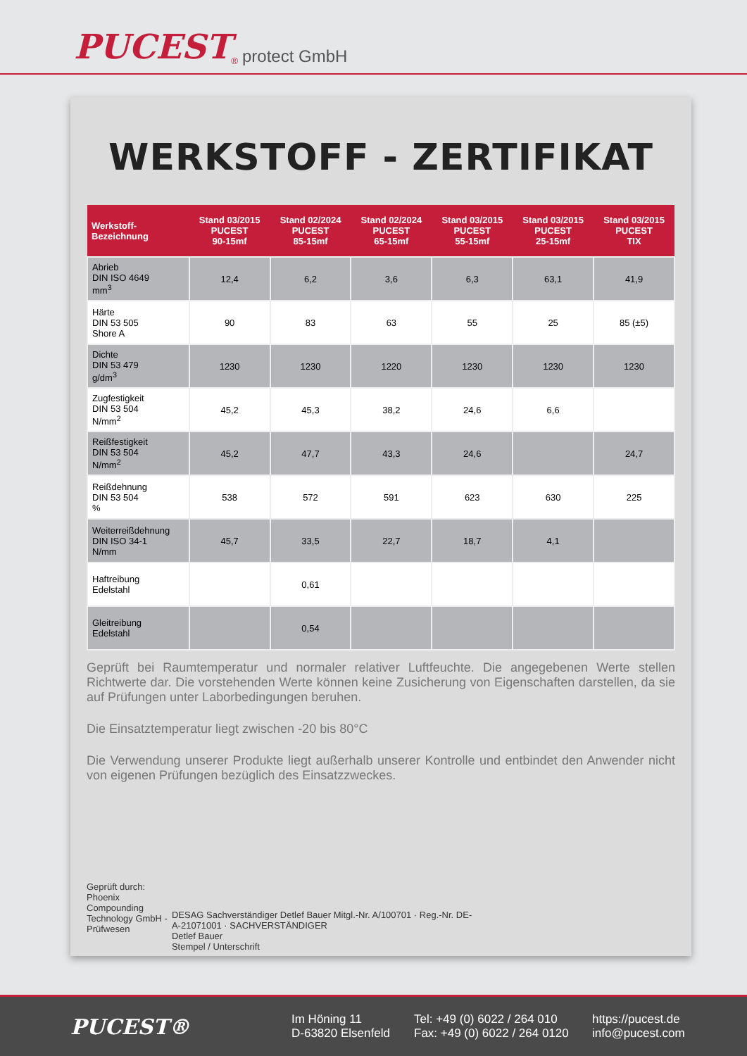PUCEST<sup>®</sup> protect GmbH
WERKSTOFF - ZERTIFIKAT
| Werkstoff- Bezeichnung | Stand 03/2015 PUCEST 90-15mf | Stand 02/2024 PUCEST 85-15mf | Stand 02/2024 PUCEST 65-15mf | Stand 03/2015 PUCEST 55-15mf | Stand 03/2015 PUCEST 25-15mf | Stand 03/2015 PUCEST TIX |
| --- | --- | --- | --- | --- | --- | --- |
| Abrieb DIN ISO 4649 mm<sup>3</sup> | 12,4 | 6,2 | 3,6 | 6,3 | 63,1 | 41,9 |
| Härte DIN 53 505 Shore A | 90 | 83 | 63 | 55 | 25 | 85 (±5) |
| Dichte DIN 53 479 g/dm<sup>3</sup> | 1230 | 1230 | 1220 | 1230 | 1230 | 1230 |
| Zugfestigkeit DIN 53 504 N/mm<sup>2</sup> | 45,2 | 45,3 | 38,2 | 24,6 | 6,6 | |
| Reißfestigkeit DIN 53 504 N/mm<sup>2</sup> | 45,2 | 47,7 | 43,3 | 24,6 | | 24,7 |
| Reißdehnung DIN 53 504 % | 538 | 572 | 591 | 623 | 630 | 225 |
| Weiterreißdehnung DIN ISO 34-1 N/mm | 45,7 | 33,5 | 22,7 | 18,7 | 4,1 | |
| Haftreibung Edelstahl | | 0,61 | | | | |
| Gleitreibung Edelstahl | | 0,54 | | | | |
Geprüft bei Raumtemperatur und normaler relativer Luftfeuchte. Die angegebenen Werte stellen Richtwerte dar. Die vorstehenden Werte können keine Zusicherung von Eigenschaften darstellen, da sie auf Prüfungen unter Laborbedingungen beruhen.
Die Einsatztemperatur liegt zwischen -20 bis 80°C
Die Verwendung unserer Produkte liegt außerhalb unserer Kontrolle und entbindet den Anwender nicht von eigenen Prüfungen bezüglich des Einsatzzweckes.
Geprüft durch:
Phoenix Compounding
Technology GmbH - Prüfwesen
DESAG Sachverständiger Detlef Bauer Mitgl.-Nr. A/100701 · Reg.-Nr. DE-A-21071001 · SACHVERSTÄNDIGER
Detlef Bauer
Stempel / Unterschrift
PUCEST®
Im Höning 11
D-63820 Elsenfeld
Tel: +49 (0) 6022 / 264 010
Fax: +49 (0) 6022 / 264 0120
https://pucest.de
info@pucest.com